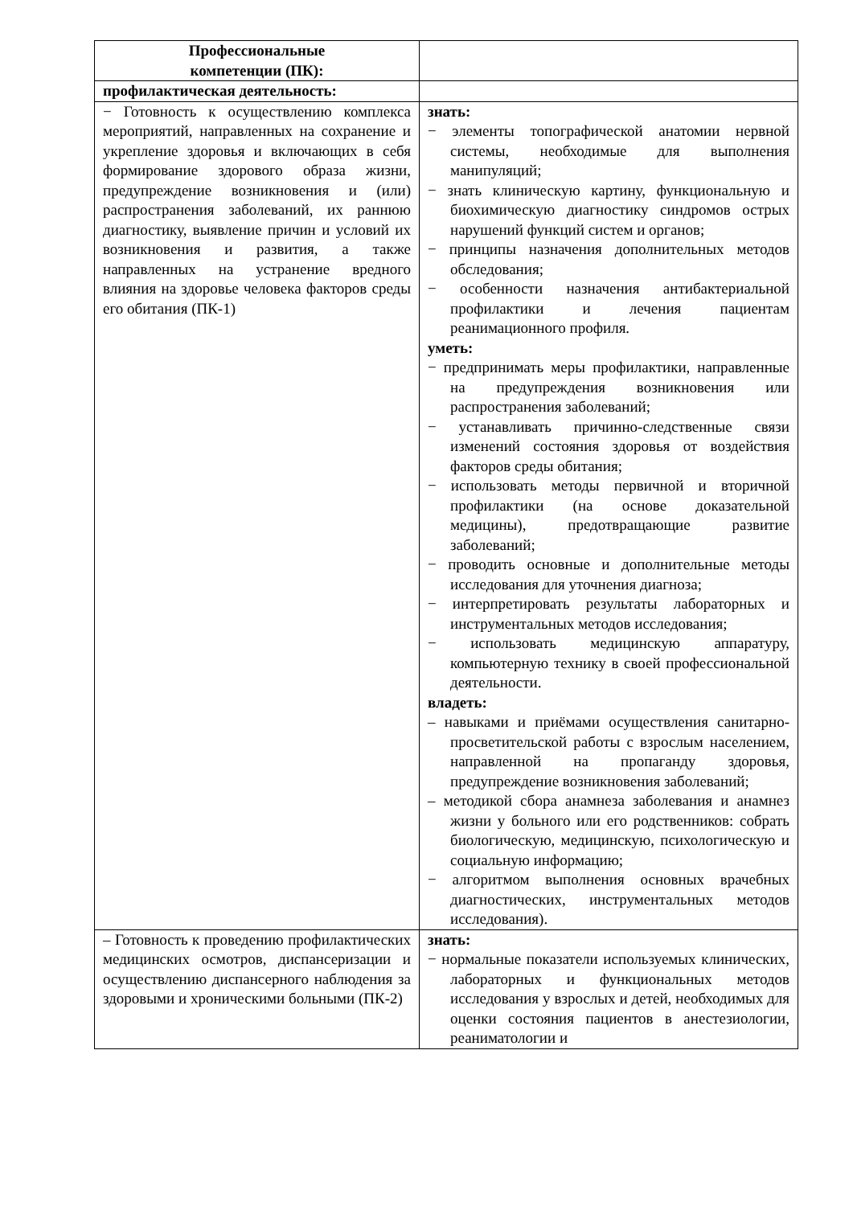| Профессиональные компетенции (ПК): | |
| профилактическая деятельность: | |
| − Готовность к осуществлению комплекса мероприятий, направленных на сохранение и укрепление здоровья и включающих в себя формирование здорового образа жизни, предупреждение возникновения и (или) распространения заболеваний, их раннюю диагностику, выявление причин и условий их возникновения и развития, а также направленных на устранение вредного влияния на здоровье человека факторов среды его обитания (ПК-1) | знать: − элементы топографической анатомии нервной системы, необходимые для выполнения манипуляций; − знать клиническую картину, функциональную и биохимическую диагностику синдромов острых нарушений функций систем и органов; − принципы назначения дополнительных методов обследования; − особенности назначения антибактериальной профилактики и лечения пациентам реанимационного профиля. уметь: − предпринимать меры профилактики, направленные на предупреждения возникновения или распространения заболеваний; − устанавливать причинно-следственные связи изменений состояния здоровья от воздействия факторов среды обитания; − использовать методы первичной и вторичной профилактики (на основе доказательной медицины), предотвращающие развитие заболеваний; − проводить основные и дополнительные методы исследования для уточнения диагноза; − интерпретировать результаты лабораторных и инструментальных методов исследования; − использовать медицинскую аппаратуру, компьютерную технику в своей профессиональной деятельности. владеть: – навыками и приёмами осуществления санитарно-просветительской работы с взрослым населением, направленной на пропаганду здоровья, предупреждение возникновения заболеваний; – методикой сбора анамнеза заболевания и анамнез жизни у больного или его родственников: собрать биологическую, медицинскую, психологическую и социальную информацию; − алгоритмом выполнения основных врачебных диагностических, инструментальных методов исследования). |
| – Готовность к проведению профилактических медицинских осмотров, диспансеризации и осуществлению диспансерного наблюдения за здоровыми и хроническими больными (ПК-2) | знать: − нормальные показатели используемых клинических, лабораторных и функциональных методов исследования у взрослых и детей, необходимых для оценки состояния пациентов в анестезиологии, реаниматологии и |